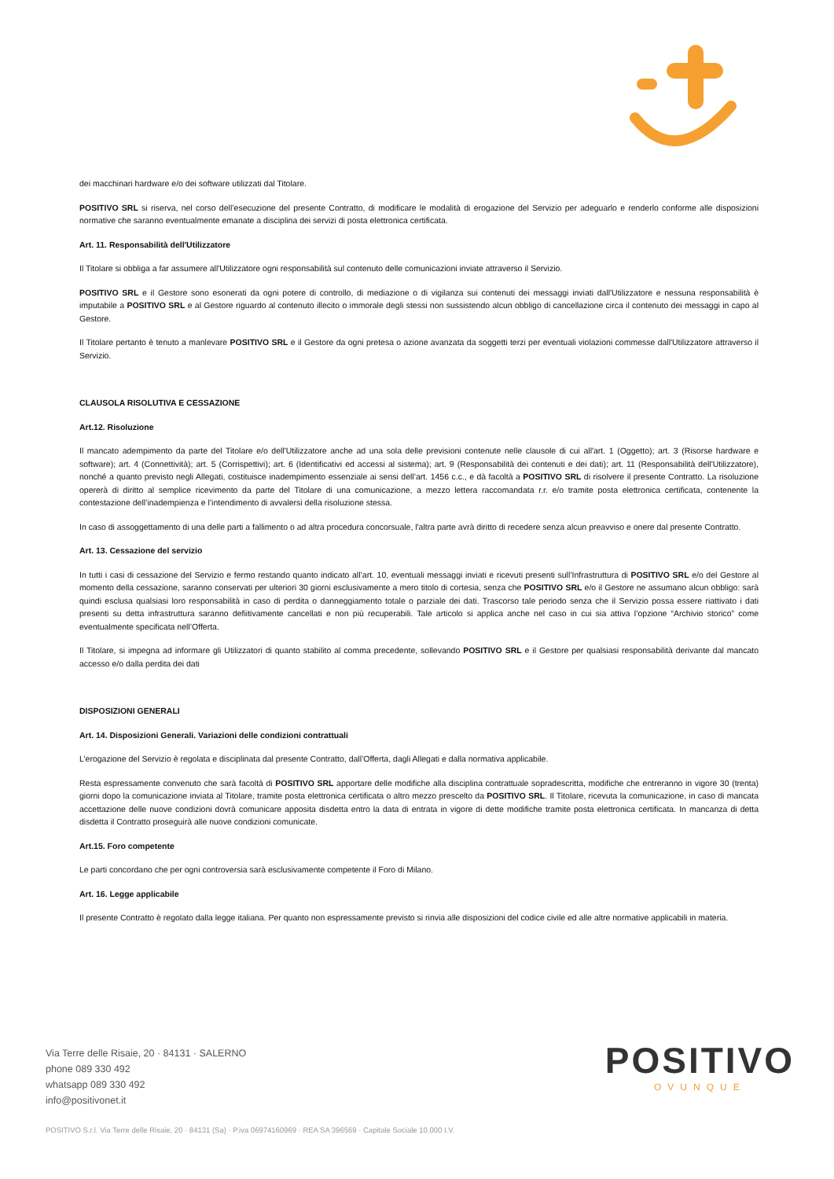dei macchinari hardware e/o dei software utilizzati dal Titolare.
POSITIVO SRL si riserva, nel corso dell’esecuzione del presente Contratto, di modificare le modalità di erogazione del Servizio per adeguarlo e renderlo conforme alle disposizioni normative che saranno eventualmente emanate a disciplina dei servizi di posta elettronica certificata.
Art. 11. Responsabilità dell'Utilizzatore
Il Titolare si obbliga a far assumere all'Utilizzatore ogni responsabilità sul contenuto delle comunicazioni inviate attraverso il Servizio.
POSITIVO SRL e il Gestore sono esonerati da ogni potere di controllo, di mediazione o di vigilanza sui contenuti dei messaggi inviati dall'Utilizzatore e nessuna responsabilità è imputabile a POSITIVO SRL e al Gestore riguardo al contenuto illecito o immorale degli stessi non sussistendo alcun obbligo di cancellazione circa il contenuto dei messaggi in capo al Gestore.
Il Titolare pertanto è tenuto a manlevare POSITIVO SRL e il Gestore da ogni pretesa o azione avanzata da soggetti terzi per eventuali violazioni commesse dall'Utilizzatore attraverso il Servizio.
CLAUSOLA RISOLUTIVA E CESSAZIONE
Art.12. Risoluzione
Il mancato adempimento da parte del Titolare e/o dell'Utilizzatore anche ad una sola delle previsioni contenute nelle clausole di cui all'art. 1 (Oggetto); art. 3 (Risorse hardware e software); art. 4 (Connettività); art. 5 (Corrispettivi); art. 6 (Identificativi ed accessi al sistema); art. 9 (Responsabilità dei contenuti e dei dati); art. 11 (Responsabilità dell'Utilizzatore), nonché a quanto previsto negli Allegati, costituisce inadempimento essenziale ai sensi dell’art. 1456 c.c., e dà facoltà a POSITIVO SRL di risolvere il presente Contratto. La risoluzione opererà di diritto al semplice ricevimento da parte del Titolare di una comunicazione, a mezzo lettera raccomandata r.r. e/o tramite posta elettronica certificata, contenente la contestazione dell’inadempienza e l’intendimento di avvalersi della risoluzione stessa.
In caso di assoggettamento di una delle parti a fallimento o ad altra procedura concorsuale, l'altra parte avrà diritto di recedere senza alcun preavviso e onere dal presente Contratto.
Art. 13. Cessazione del servizio
In tutti i casi di cessazione del Servizio e fermo restando quanto indicato all’art. 10, eventuali messaggi inviati e ricevuti presenti sull’Infrastruttura di POSITIVO SRL e/o del Gestore al momento della cessazione, saranno conservati per ulteriori 30 giorni esclusivamente a mero titolo di cortesia, senza che POSITIVO SRL e/o il Gestore ne assumano alcun obbligo: sarà quindi esclusa qualsiasi loro responsabilità in caso di perdita o danneggiamento totale o parziale dei dati. Trascorso tale periodo senza che il Servizio possa essere riattivato i dati presenti su detta infrastruttura saranno defiitivamente cancellati e non più recuperabili. Tale articolo si applica anche nel caso in cui sia attiva l’opzione “Archivio storico” come eventualmente specificata nell’Offerta.
Il Titolare, si impegna ad informare gli Utilizzatori di quanto stabilito al comma precedente, sollevando POSITIVO SRL e il Gestore per qualsiasi responsabilità derivante dal mancato accesso e/o dalla perdita dei dati
DISPOSIZIONI GENERALI
Art. 14. Disposizioni Generali. Variazioni delle condizioni contrattuali
L’erogazione del Servizio è regolata e disciplinata dal presente Contratto, dall’Offerta, dagli Allegati e dalla normativa applicabile.
Resta espressamente convenuto che sarà facoltà di POSITIVO SRL apportare delle modifiche alla disciplina contrattuale sopradescritta, modifiche che entreranno in vigore 30 (trenta) giorni dopo la comunicazione inviata al Titolare, tramite posta elettronica certificata o altro mezzo prescelto da POSITIVO SRL. Il Titolare, ricevuta la comunicazione, in caso di mancata accettazione delle nuove condizioni dovrà comunicare apposita disdetta entro la data di entrata in vigore di dette modifiche tramite posta elettronica certificata. In mancanza di detta disdetta il Contratto proseguirà alle nuove condizioni comunicate.
Art.15. Foro competente
Le parti concordano che per ogni controversia sarà esclusivamente competente il Foro di Milano.
Art. 16. Legge applicabile
Il presente Contratto è regolato dalla legge italiana. Per quanto non espressamente previsto si rinvia alle disposizioni del codice civile ed alle altre normative applicabili in materia.
Via Terre delle Risaie, 20 · 84131 · SALERNO
phone 089 330 492
whatsapp 089 330 492
info@positivonet.it
POSITIVO
OVUNQUE
POSITIVO S.r.l. Via Terre delle Risaie, 20 · 84131 (Sa) · P.iva 06974160969 · REA SA 396569 · Capitale Sociale 10.000 I.V.